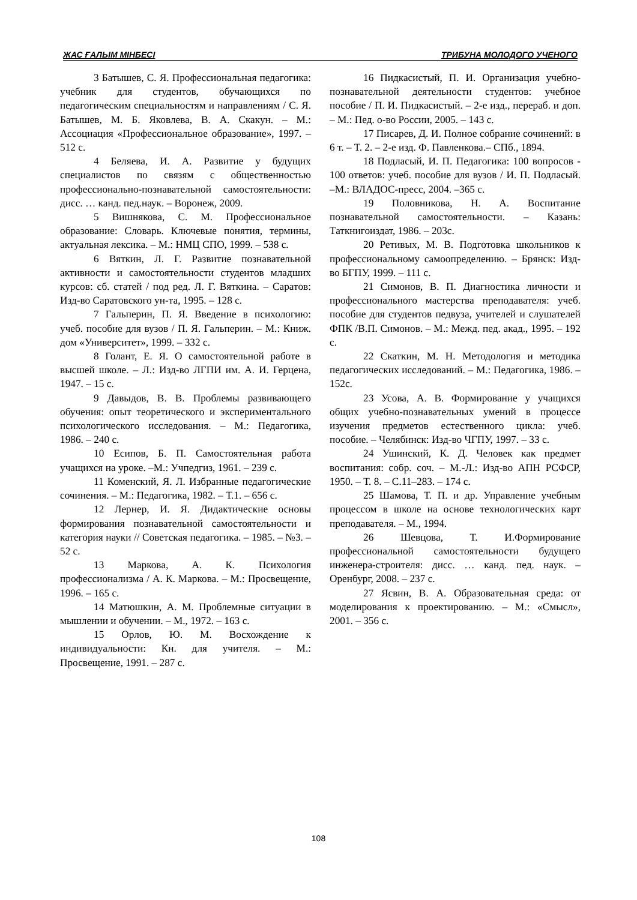ЖАС ҒАЛЫМ МІНБЕСІ ТРИБУНА МОЛОДОГО УЧЕНОГО
3 Батышев, С. Я. Профессиональная педагогика: учебник для студентов, обучающихся по педагогическим специальностям и направлениям / С. Я. Батышев, М. Б. Яковлева, В. А. Скакун. – М.: Ассоциация «Профессиональное образование», 1997. – 512 с.
4 Беляева, И. А. Развитие у будущих специалистов по связям с общественностью профессионально-познавательной самостоятельности: дисс. … канд. пед.наук. – Воронеж, 2009.
5 Вишнякова, С. М. Профессиональное образование: Словарь. Ключевые понятия, термины, актуальная лексика. – М.: НМЦ СПО, 1999. – 538 с.
6 Вяткин, Л. Г. Развитие познавательной активности и самостоятельности студентов младших курсов: сб. статей / под ред. Л. Г. Вяткина. – Саратов: Изд-во Саратовского ун-та, 1995. – 128 с.
7 Гальперин, П. Я. Введение в психологию: учеб. пособие для вузов / П. Я. Гальперин. – М.: Книж. дом «Университет», 1999. – 332 с.
8 Голант, Е. Я. О самостоятельной работе в высшей школе. – Л.: Изд-во ЛГПИ им. А. И. Герцена, 1947. – 15 с.
9 Давыдов, В. В. Проблемы развивающего обучения: опыт теоретического и экспериментального психологического исследования. – М.: Педагогика, 1986. – 240 с.
10 Есипов, Б. П. Самостоятельная работа учащихся на уроке. –М.: Учпедгиз, 1961. – 239 с.
11 Коменский, Я. Л. Избранные педагогические сочинения. – М.: Педагогика, 1982. – Т.1. – 656 с.
12 Лернер, И. Я. Дидактические основы формирования познавательной самостоятельности и категория науки // Советская педагогика. – 1985. – №3. – 52 с.
13 Маркова, А. К. Психология профессионализма / А. К. Маркова. – М.: Просвещение, 1996. – 165 с.
14 Матюшкин, А. М. Проблемные ситуации в мышлении и обучении. – М., 1972. – 163 с.
15 Орлов, Ю. М. Восхождение к индивидуальности: Кн. для учителя. – М.: Просвещение, 1991. – 287 с.
16 Пидкасистый, П. И. Организация учебно-познавательной деятельности студентов: учебное пособие / П. И. Пидкасистый. – 2-е изд., перераб. и доп. – М.: Пед. о-во России, 2005. – 143 с.
17 Писарев, Д. И. Полное собрание сочинений: в 6 т. – Т. 2. – 2-е изд. Ф. Павленкова.– СПб., 1894.
18 Подласый, И. П. Педагогика: 100 вопросов - 100 ответов: учеб. пособие для вузов / И. П. Подласый. –М.: ВЛАДОС-пресс, 2004. –365 с.
19 Половникова, Н. А. Воспитание познавательной самостоятельности. – Казань: Таткнигоиздат, 1986. – 203с.
20 Ретивых, М. В. Подготовка школьников к профессиональному самоопределению. – Брянск: Изд-во БГПУ, 1999. – 111 с.
21 Симонов, В. П. Диагностика личности и профессионального мастерства преподавателя: учеб. пособие для студентов педвуза, учителей и слушателей ФПК /В.П. Симонов. – М.: Межд. пед. акад., 1995. – 192 с.
22 Скаткин, М. Н. Методология и методика педагогических исследований. – М.: Педагогика, 1986. – 152с.
23 Усова, А. В. Формирование у учащихся общих учебно-познавательных умений в процессе изучения предметов естественного цикла: учеб. пособие. – Челябинск: Изд-во ЧГПУ, 1997. – 33 с.
24 Ушинский, К. Д. Человек как предмет воспитания: собр. соч. – М.-Л.: Изд-во АПН РСФСР, 1950. – Т. 8. – С.11–283. – 174 с.
25 Шамова, Т. П. и др. Управление учебным процессом в школе на основе технологических карт преподавателя. – М., 1994.
26 Шевцова, Т. И.Формирование профессиональной самостоятельности будущего инженера-строителя: дисс. … канд. пед. наук. – Оренбург, 2008. – 237 с.
27 Ясвин, В. А. Образовательная среда: от моделирования к проектированию. – М.: «Смысл», 2001. – 356 с.
108